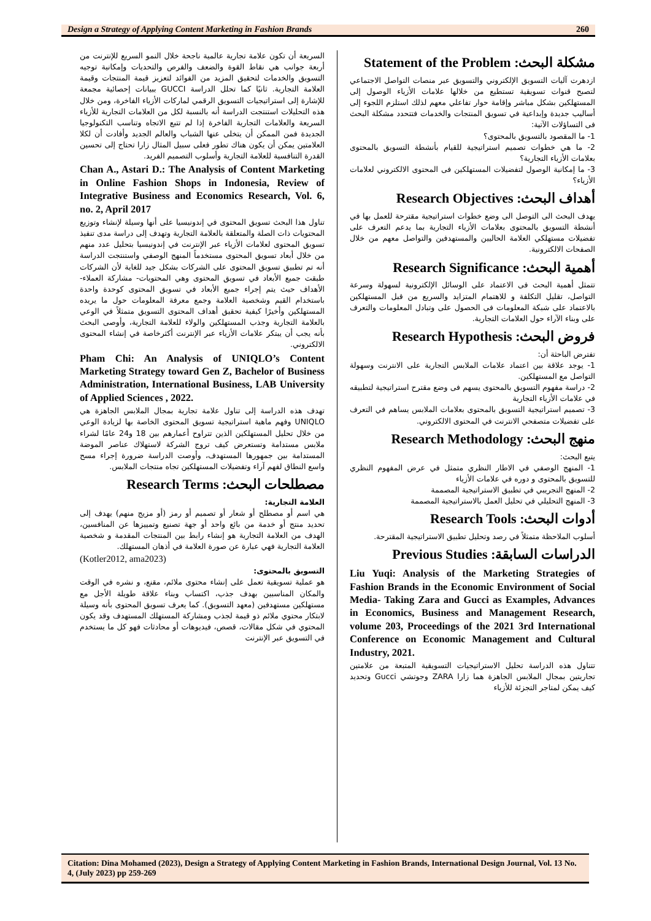Design a Strategy of Applying Content Marketing in Fashion Brands 260
مشكلة البحث: Statement of the Problem
ازدهرت آليات التسويق الإلكتروني والتسويق عبر منصات التواصل الاجتماعي لتصبح قنوات تسويقية تستطيع من خلالها علامات الأزياء الوصول إلى المستهلكين بشكل مباشر وإقامة حوار تفاعلي معهم لذلك استلزم اللجوء إلى أساليب جديدة وإبداعية في تسويق المنتجات والخدمات فتتحدد مشكلة البحث فى التساؤلات الآتية:
1- ما المقصود بالتسويق بالمحتوى؟
2- ما هي خطوات تصميم استراتيجية للقيام بأنشطة التسويق بالمحتوى بعلامات الأزياء التجارية؟
3- ما إمكانية الوصول لتفضيلات المستهلكين فى المحتوى الالكتروني لعلامات الأزياء؟
أهداف البحث: Research Objectives
يهدف البحث الى التوصل الى وضع خطوات استراتيجية مقترحة للعمل بها في أنشطة التسويق بالمحتوى بعلامات الأزياء التجارية بما يدعم التعرف على تفضيلات مستهلكي العلامة الحاليين والمستهدفين والتواصل معهم من خلال الصفحات الالكترونية.
أهمية البحث: Research Significance
تتمثل أهمية البحث فى الاعتماد على الوسائل الإلكترونية لسهولة وسرعة التواصل، تقليل التكلفة و للاهتمام المتزايد والسريع من قبل المستهلكين بالاعتماد على شبكة المعلومات فى الحصول على وتبادل المعلومات والتعرف على وبناء الآراء حول العلامات التجارية.
فروض البحث: Research Hypothesis
تفترض الباحثة أن:
1- يوجد علاقة بين اعتماد علامات الملابس التجارية على الانترنت وسهولة التواصل مع المستهلكين.
2- دراسة مفهوم التسويق بالمحتوى يسهم فى وضع مقترح استراتيجية لتطبيقه في علامات الأزياء التجارية
3- تصميم استراتيجية التسويق بالمحتوى بعلامات الملابس يساهم في التعرف على تفضيلات متصفحي الانترنت في المحتوى الالكتروني.
منهج البحث: Research Methodology
يتبع البحث:
1- المنهج الوصفي في الاطار النظري متمثل في عرض المفهوم النظري للتسويق بالمحتوى و دوره في علامات الأزياء
2- المنهج التجريبي في تطبيق الاستراتيجية المصممة
3- المنهج التحليلي في تحليل العمل بالاستراتيجية المصممة
أدوات البحث: Research Tools
أسلوب الملاحظة متمثلاً في رصد وتحليل تطبيق الاستراتيجية المقترحة.
الدراسات السابقة: Previous Studies
Liu Yuqi: Analysis of the Marketing Strategies of Fashion Brands in the Economic Environment of Social Media- Taking Zara and Gucci as Examples, Advances in Economics, Business and Management Research, volume 203, Proceedings of the 2021 3rd International Conference on Economic Management and Cultural Industry, 2021.
تتناول هذه الدراسة تحليل الاستراتيجيات التسويقية المتبعة من علامتين تجاريتين بمجال الملابس الجاهزة هما زارا ZARA وجوتشي Gucci وتحديد كيف يمكن لمتاجر التجزئة للأزياء
السريعة أن تكون علامة تجارية عالمية ناجحة خلال النمو السريع للإنترنت من أربعة جوانب هي نقاط القوة والضعف والفرص والتحديات وإمكانية توجيه التسويق والخدمات لتحقيق المزيد من الفوائد لتعزيز قيمة المنتجات وقيمة العلامة التجارية. ثانيًا كما تحلل الدراسة GUCCI ببيانات إحصائية مجمعة للإشارة إلى استراتيجيات التسويق الرقمي لماركات الأزياء الفاخرة، ومن خلال هذه التحليلات استنتجت الدراسة أنه بالنسبة لكل من العلامات التجارية للأزياء السريعة والعلامات التجارية الفاخرة إذا لم تتبع الاتجاه وتناسب التكنولوجيا الجديدة فمن الممكن أن يتخلى عنها الشباب والعالم الجديد وأفادت أن لكلا العلامتين يمكن أن يكون هناك تطور فعلى سبيل المثال زارا تحتاج إلى تحسين القدرة التنافسية للعلامة التجارية وأسلوب التصميم الفريد.
Chan A., Astari D.: The Analysis of Content Marketing in Online Fashion Shops in Indonesia, Review of Integrative Business and Economics Research, Vol. 6, no. 2, April 2017
تناول هذا البحث تسويق المحتوى في إندونيسيا على أنها وسيلة لإنشاء وتوزيع المحتويات ذات الصلة والمتعلقة بالعلامة التجارية وتهدف إلى دراسة مدى تنفيذ تسويق المحتوى لعلامات الأزياء عبر الإنترنت في إندونيسيا بتحليل عدد منهم من خلال أبعاد تسويق المحتوى مستخدماً المنهج الوصفي واستنتجت الدراسة أنه تم تطبيق تسويق المحتوى على الشركات بشكل جيد للغاية لأن الشركات طبقت جميع الأبعاد في تسويق المحتوى وهي المحتويات- مشاركة العملاء- الأهداف حيث يتم إجراء جميع الأبعاد في تسويق المحتوى كوحدة واحدة باستخدام القيم وشخصية العلامة وجمع معرفة المعلومات حول ما يريده المستهلكين وأخيرًا كيفية تحقيق أهداف المحتوى التسويق متمثلاً في الوعي بالعلامة التجارية وجذب المستهلكين والولاء للعلامة التجارية، وأوصى البحث بأنه يجب أن يبتكر علامات الأزياء عبر الإنترنت أكثرخاصة في إنشاء المحتوى الالكتروني.
Pham Chi: An Analysis of UNIQLO’s Content Marketing Strategy toward Gen Z, Bachelor of Business Administration, International Business, LAB University of Applied Sciences , 2022.
تهدف هذه الدراسة إلى تناول علامة تجارية بمجال الملابس الجاهزة هي UNIQLO وفهم ماهية استراتيجية تسويق المحتوى الخاصة بها لزيادة الوعي من خلال تحليل المستهلكين الذين تتراوح أعمارهم بين 18 و24 عامًا لشراء ملابس مستدامة وتستعرض كيف تروج الشركة لاستهلاك عناصر الموضة المستدامة بين جمهورها المستهدف، وأوصت الدراسة ضرورة إجراء مسح واسع النطاق لفهم آراء وتفضيلات المستهلكين تجاه منتجات الملابس.
مصطلحات البحث: Research Terms
العلامة التجارية:
هي اسم أو مصطلح أو شعار أو تصميم أو رمز (أو مزيج منهم) يهدف إلى تحديد منتج أو خدمة من بائع واحد أو جهة تصنيع وتمييزها عن المنافسين، الهدف من العلامة التجارية هو إنشاء رابط بين المنتجات المقدمة و شخصية العلامة التجارية فهي عبارة عن صورة العلامة في أذهان المستهلك.
(Kotler2012, ama2023)
التسويق بالمحتوى:
هو عملية تسويقية تعمل على إنشاء محتوى ملائم، مقنع، و نشره في الوقت والمكان المناسبين بهدف جذب، اكتساب وبناء علاقة طويلة الأجل مع مستهلكين مستهدفين (معهد التسويق). كما يعرف تسويق المحتوى بأنه وسيلة لابتكار محتوي ملائم ذو قيمة لجذب ومشاركة المستهلك المستهدف وقد يكون المحتوي في شكل مقالات، قصص، فيديوهات أو محادثات فهو كل ما يستخدم في التسويق عبر الإنترنت
Citation: Dina Mohamed (2023), Design a Strategy of Applying Content Marketing in Fashion Brands, International Design Journal, Vol. 13 No. 4, (July 2023) pp 259-269